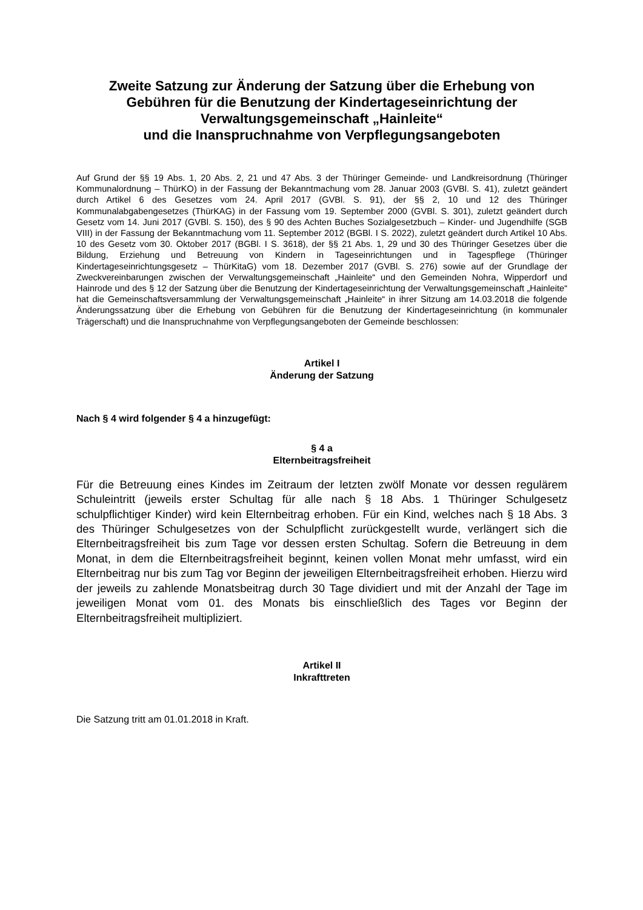Zweite Satzung zur Änderung der Satzung über die Erhebung von Gebühren für die Benutzung der Kindertageseinrichtung der Verwaltungsgemeinschaft „Hainleite“
und die Inanspruchnahme von Verpflegungsangeboten
Auf Grund der §§ 19 Abs. 1, 20 Abs. 2, 21 und 47 Abs. 3 der Thüringer Gemeinde- und Landkreisordnung (Thüringer Kommunalordnung – ThürKO) in der Fassung der Bekanntmachung vom 28. Januar 2003 (GVBl. S. 41), zuletzt geändert durch Artikel 6 des Gesetzes vom 24. April 2017 (GVBl. S. 91), der §§ 2, 10 und 12 des Thüringer Kommunalabgabengesetzes (ThürKAG) in der Fassung vom 19. September 2000 (GVBl. S. 301), zuletzt geändert durch Gesetz vom 14. Juni 2017 (GVBl. S. 150), des § 90 des Achten Buches Sozialgesetzbuch – Kinder- und Jugendhilfe (SGB VIII) in der Fassung der Bekanntmachung vom 11. September 2012 (BGBl. I S. 2022), zuletzt geändert durch Artikel 10 Abs. 10 des Gesetz vom 30. Oktober 2017 (BGBl. I S. 3618), der §§ 21 Abs. 1, 29 und 30 des Thüringer Gesetzes über die Bildung, Erziehung und Betreuung von Kindern in Tageseinrichtungen und in Tagespflege (Thüringer Kindertageseinrichtungsgesetz – ThürKitaG) vom 18. Dezember 2017 (GVBl. S. 276) sowie auf der Grundlage der Zweckvereinbarungen zwischen der Verwaltungsgemeinschaft „Hainleite“ und den Gemeinden Nohra, Wipperdorf und Hainrode und des § 12 der Satzung über die Benutzung der Kindertageseinrichtung der Verwaltungsgemeinschaft „Hainleite“ hat die Gemeinschaftsversammlung der Verwaltungsgemeinschaft „Hainleite“ in ihrer Sitzung am 14.03.2018 die folgende Änderungssatzung über die Erhebung von Gebühren für die Benutzung der Kindertageseinrichtung (in kommunaler Trägerschaft) und die Inanspruchnahme von Verpflegungsangeboten der Gemeinde beschlossen:
Artikel I
Änderung der Satzung
Nach § 4 wird folgender § 4 a hinzugefügt:
§ 4 a
Elternbeitragsfreiheit
Für die Betreuung eines Kindes im Zeitraum der letzten zwölf Monate vor dessen regulärem Schuleintritt (jeweils erster Schultag für alle nach § 18 Abs. 1 Thüringer Schulgesetz schulpflichtiger Kinder) wird kein Elternbeitrag erhoben. Für ein Kind, welches nach § 18 Abs. 3 des Thüringer Schulgesetzes von der Schulpflicht zurückgestellt wurde, verlängert sich die Elternbeitragsfreiheit bis zum Tage vor dessen ersten Schultag. Sofern die Betreuung in dem Monat, in dem die Elternbeitragsfreiheit beginnt, keinen vollen Monat mehr umfasst, wird ein Elternbeitrag nur bis zum Tag vor Beginn der jeweiligen Elternbeitragsfreiheit erhoben. Hierzu wird der jeweils zu zahlende Monatsbeitrag durch 30 Tage dividiert und mit der Anzahl der Tage im jeweiligen Monat vom 01. des Monats bis einschließlich des Tages vor Beginn der Elternbeitragsfreiheit multipliziert.
Artikel II
Inkrafttreten
Die Satzung tritt am 01.01.2018 in Kraft.